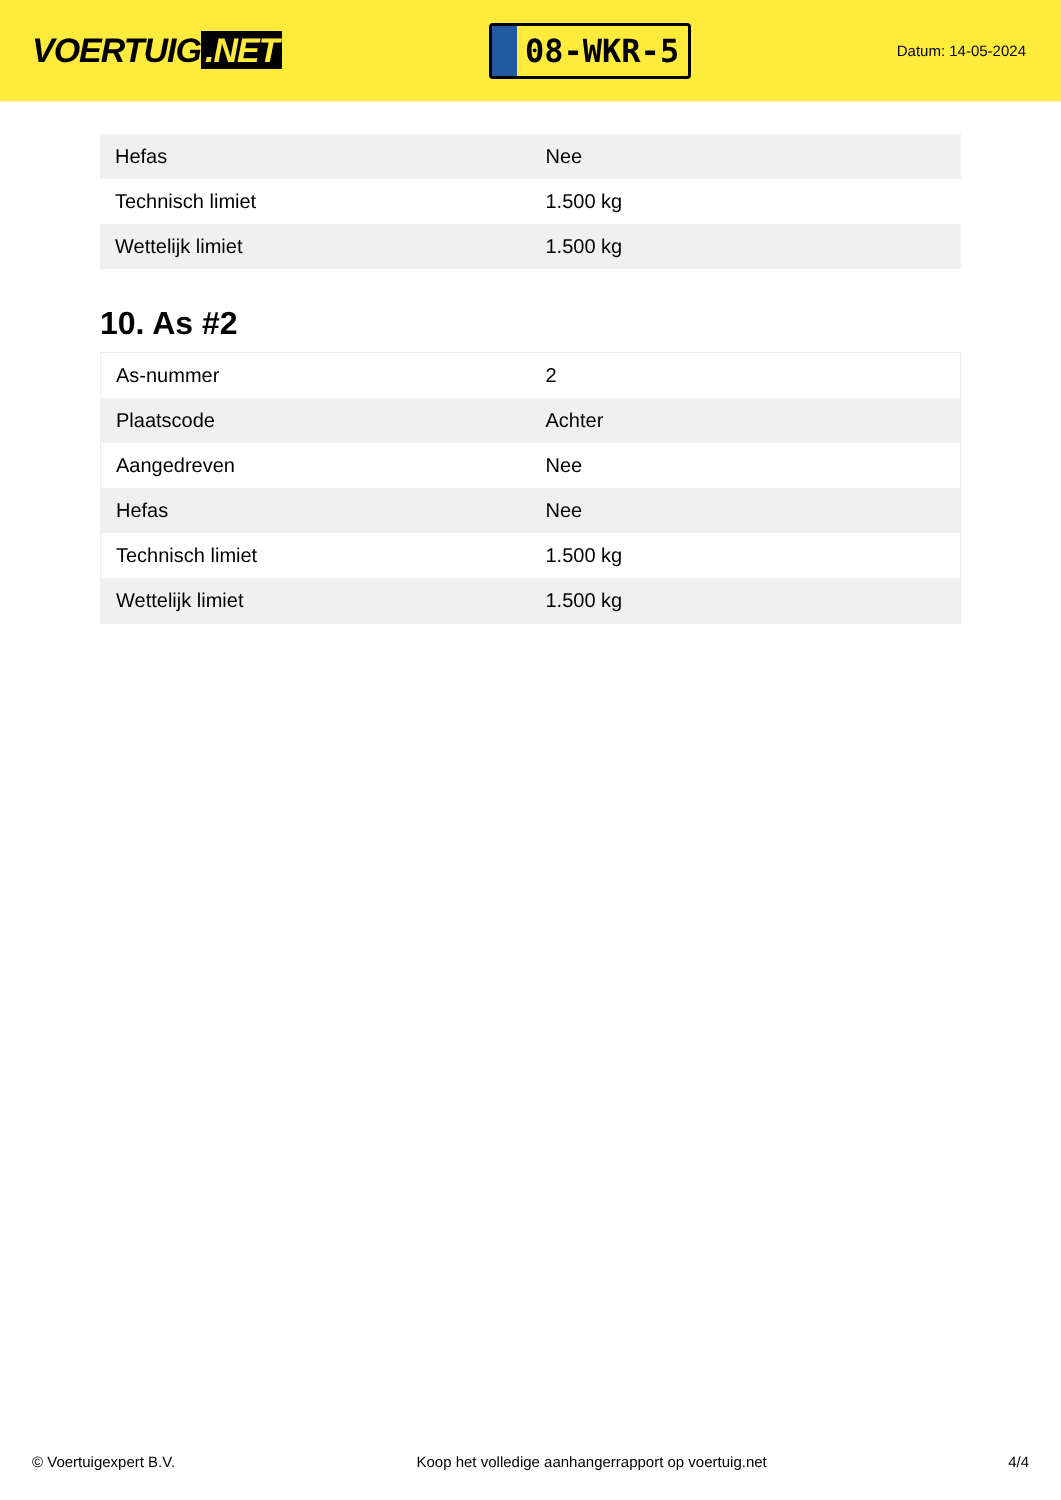VOERTUIG.NET
08-WKR-5
Datum: 14-05-2024
| Hefas | Nee |
| Technisch limiet | 1.500 kg |
| Wettelijk limiet | 1.500 kg |
10. As #2
| As-nummer | 2 |
| Plaatscode | Achter |
| Aangedreven | Nee |
| Hefas | Nee |
| Technisch limiet | 1.500 kg |
| Wettelijk limiet | 1.500 kg |
© Voertuigexpert B.V. Koop het volledige aanhangerrapport op voertuig.net 4/4